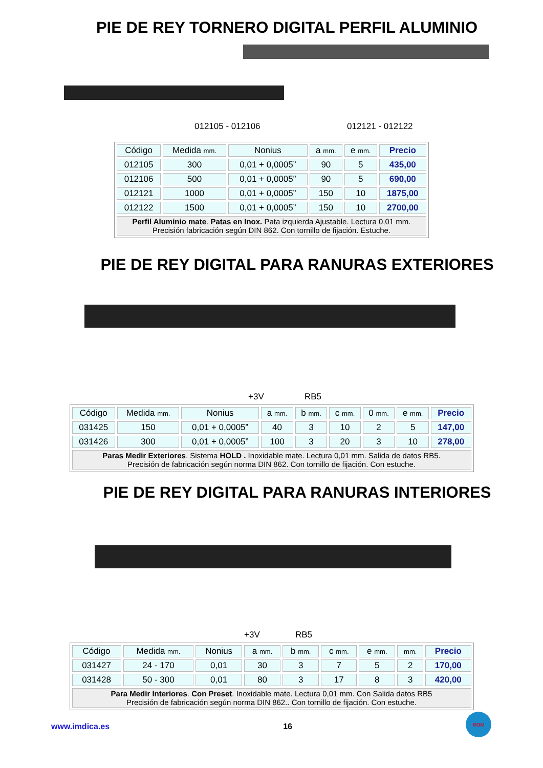PIE DE REY TORNERO DIGITAL PERFIL ALUMINIO
012105 - 012106 012121 - 012122
| Código | Medida mm. | Nonius | a mm. | e mm. | Precio |
| --- | --- | --- | --- | --- | --- |
| 012105 | 300 | 0,01 + 0,0005” | 90 | 5 | 435,00 |
| 012106 | 500 | 0,01 + 0,0005” | 90 | 5 | 690,00 |
| 012121 | 1000 | 0,01 + 0,0005” | 150 | 10 | 1875,00 |
| 012122 | 1500 | 0,01 + 0,0005” | 150 | 10 | 2700,00 |
| Perfil Aluminio mate . Patas en Inox. Pata izquierda Ajustable. Lectura 0,01 mm. Precisión fabricación según DIN 862. Con tornillo de fijación. Estuche. | | | | | |
PIE DE REY DIGITAL PARA RANURAS EXTERIORES
+3V RB5
| Código | Medida mm. | Nonius | a mm. | b mm. | c mm. | 0 mm. | e mm. | Precio |
| --- | --- | --- | --- | --- | --- | --- | --- | --- |
| 031425 | 150 | 0,01 + 0,0005” | 40 | 3 | 10 | 2 | 5 | 147,00 |
| 031426 | 300 | 0,01 + 0,0005” | 100 | 3 | 20 | 3 | 10 | 278,00 |
| Paras Medir Exteriores . Sistema HOLD . Inoxidable mate. Lectura 0,01 mm. Salida de datos RB5. Precisión de fabricación según norma DIN 862. Con tornillo de fijación. Con estuche. | | | | | | | | |
PIE DE REY DIGITAL PARA RANURAS INTERIORES
+3V RB5
| Código | Medida mm. | Nonius | a mm. | b mm. | c mm. | e mm. | mm. | Precio |
| --- | --- | --- | --- | --- | --- | --- | --- | --- |
| 031427 | 24 - 170 | 0,01 | 30 | 3 | 7 | 5 | 2 | 170,00 |
| 031428 | 50 - 300 | 0,01 | 80 | 3 | 17 | 8 | 3 | 420,00 |
| Para Medir Interiores . Con Preset . Inoxidable mate. Lectura 0,01 mm. Con Salida datos RB5 Precisión de fabricación según norma DIN 862.. Con tornillo de fijación. Con estuche. | | | | | | | | |
www.imdica.es 16 ROM